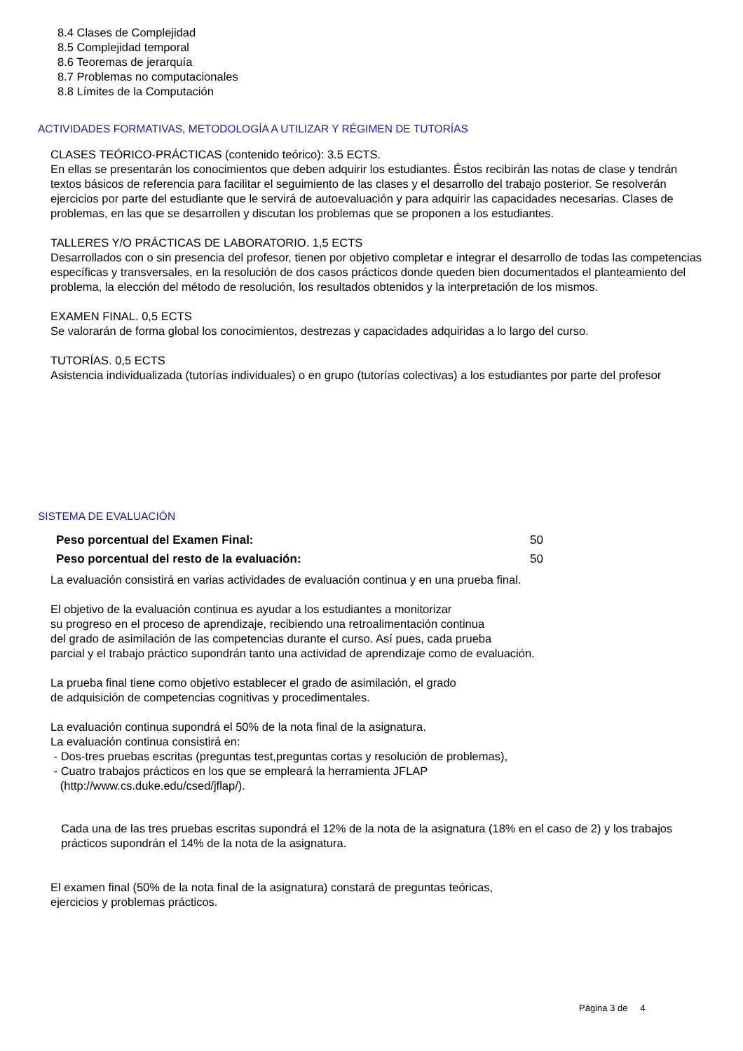8.4 Clases de Complejidad
8.5 Complejidad temporal
8.6 Teoremas de jerarquía
8.7 Problemas no computacionales
8.8 Límites de la Computación
ACTIVIDADES FORMATIVAS, METODOLOGÍA A UTILIZAR Y RÉGIMEN DE TUTORÍAS
CLASES TEÓRICO-PRÁCTICAS (contenido teórico): 3.5 ECTS.
En ellas se presentarán los conocimientos que deben adquirir los estudiantes. Éstos recibirán las notas de clase y tendrán textos básicos de referencia para facilitar el seguimiento de las clases y el desarrollo del trabajo posterior. Se resolverán ejercicios por parte del estudiante que le servirá de autoevaluación y para adquirir las capacidades necesarias. Clases de problemas, en las que se desarrollen y discutan los problemas que se proponen a los estudiantes.
TALLERES Y/O PRÁCTICAS DE LABORATORIO. 1,5 ECTS
Desarrollados con o sin presencia del profesor, tienen por objetivo completar e integrar el desarrollo de todas las competencias específicas y transversales, en la resolución de dos casos prácticos donde queden bien documentados el planteamiento del problema, la elección del método de resolución, los resultados obtenidos y la interpretación de los mismos.
EXAMEN FINAL. 0,5 ECTS
Se valorarán de forma global los conocimientos, destrezas y capacidades adquiridas a lo largo del curso.
TUTORÍAS. 0,5 ECTS
Asistencia individualizada (tutorías individuales) o en grupo (tutorías colectivas) a los estudiantes por parte del profesor
SISTEMA DE EVALUACIÓN
| Peso porcentual del Examen Final: | 50 |
| Peso porcentual del resto de la evaluación: | 50 |
La evaluación consistirá en varias actividades de evaluación continua y en una prueba final.
El objetivo de la evaluación continua es ayudar a los estudiantes a monitorizar
su progreso en el proceso de aprendizaje, recibiendo una retroalimentación continua
del grado de asimilación de las competencias durante el curso. Así pues, cada prueba
parcial y el trabajo práctico supondrán tanto una actividad de aprendizaje como de evaluación.
La prueba final tiene como objetivo establecer el grado de asimilación, el grado
de adquisición de competencias cognitivas y procedimentales.
La evaluación continua supondrá el 50% de la nota final de la asignatura.
La evaluación continua consistirá en:
- Dos-tres pruebas escritas (preguntas test,preguntas cortas y resolución de problemas),
- Cuatro trabajos prácticos en los que se empleará la herramienta JFLAP
(http://www.cs.duke.edu/csed/jflap/).
Cada una de las tres pruebas escritas supondrá el 12% de la nota de la asignatura (18% en el caso de 2) y los trabajos prácticos supondrán el 14% de la nota de la asignatura.
El examen final (50% de la nota final de la asignatura) constará de preguntas teóricas,
ejercicios y problemas prácticos.
Página 3 de 4